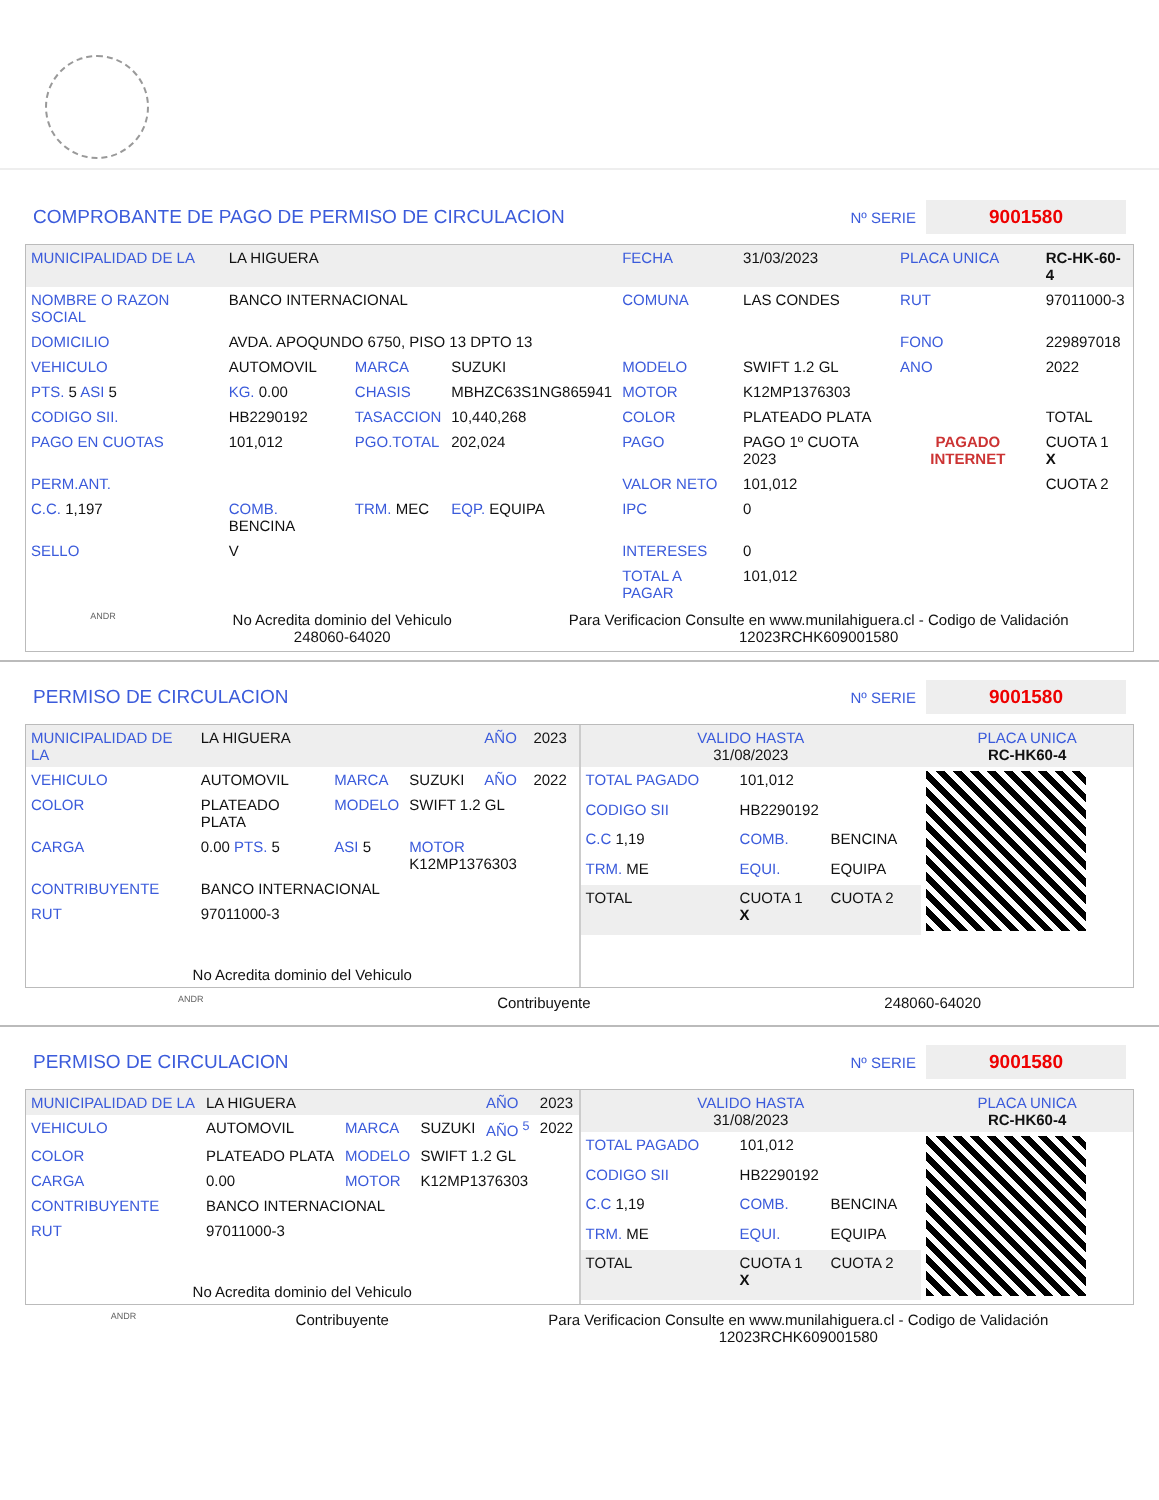COMPROBANTE DE PAGO DE PERMISO DE CIRCULACION Nº SERIE 9001580
| MUNICIPALIDAD DE LA | LA HIGUERA | | | FECHA | 31/03/2023 | PLACA UNICA | RC-HK-60-4 |
| NOMBRE O RAZON SOCIAL | BANCO INTERNACIONAL | | | COMUNA | LAS CONDES | RUT | 97011000-3 |
| DOMICILIO | AVDA. APOQUNDO 6750, PISO 13 DPTO 13 | | | | | FONO | 229897018 |
| VEHICULO | AUTOMOVIL | MARCA | SUZUKI | MODELO | SWIFT 1.2 GL | ANO | 2022 |
| PTS. 5 ASI 5 | KG. 0.00 | CHASIS | MBHZC63S1NG865941 | MOTOR | K12MP1376303 | | |
| CODIGO SII. | HB2290192 | TASACCION | 10,440,268 | COLOR | PLATEADO PLATA | | TOTAL |
| PAGO EN CUOTAS | 101,012 | PGO.TOTAL | 202,024 | PAGO | PAGO 1º CUOTA 2023 | PAGADO INTERNET | CUOTA 1 X |
| PERM.ANT. | | | | VALOR NETO | 101,012 | | CUOTA 2 |
| C.C. 1,197 | COMB. BENCINA | TRM. MEC | EQP. EQUIPA | IPC | 0 | | |
| SELLO | V | | | INTERESES | 0 | | |
| | | | | TOTAL A PAGAR | 101,012 | | |
ANDR No Acredita dominio del Vehiculo
248060-64020 Para Verificacion Consulte en www.munilahiguera.cl - Codigo de Validación
12023RCHK609001580
PERMISO DE CIRCULACION Nº SERIE 9001580
| MUNICIPALIDAD DE LA | LA HIGUERA | | | AÑO | 2023 |
| VEHICULO | AUTOMOVIL | MARCA | SUZUKI | AÑO | 2022 |
| COLOR | PLATEADO PLATA | MODELO | SWIFT 1.2 GL | | |
| CARGA | 0.00 PTS. 5 | ASI 5 | MOTOR K12MP1376303 | | |
| CONTRIBUYENTE | BANCO INTERNACIONAL | | | | |
| RUT | 97011000-3 | | | | |
| No Acredita dominio del Vehiculo | | | | | |
| VALIDO HASTA 31/08/2023 | | | PLACA UNICA RC-HK60-4 |
| TOTAL PAGADO | 101,012 | | |
| CODIGO SII | HB2290192 | | |
| C.C 1,19 | COMB. | BENCINA | |
| TRM. ME | EQUI. | EQUIPA | |
| TOTAL | CUOTA 1 X | CUOTA 2 | |
ANDR Contribuyente 248060-64020
PERMISO DE CIRCULACION Nº SERIE 9001580
| MUNICIPALIDAD DE LA | LA HIGUERA | | | AÑO | 2023 |
| VEHICULO | AUTOMOVIL | MARCA | SUZUKI | AÑO <sup>5</sup> | 2022 |
| COLOR | PLATEADO PLATA | MODELO | SWIFT 1.2 GL | | |
| CARGA | 0.00 | MOTOR | K12MP1376303 | | |
| CONTRIBUYENTE | BANCO INTERNACIONAL | | | | |
| RUT | 97011000-3 | | | | |
| No Acredita dominio del Vehiculo | | | | | |
| VALIDO HASTA 31/08/2023 | | | PLACA UNICA RC-HK60-4 |
| TOTAL PAGADO | 101,012 | | |
| CODIGO SII | HB2290192 | | |
| C.C 1,19 | COMB. | BENCINA | |
| TRM. ME | EQUI. | EQUIPA | |
| TOTAL | CUOTA 1 X | CUOTA 2 | |
ANDR Contribuyente Para Verificacion Consulte en www.munilahiguera.cl - Codigo de Validación
12023RCHK609001580